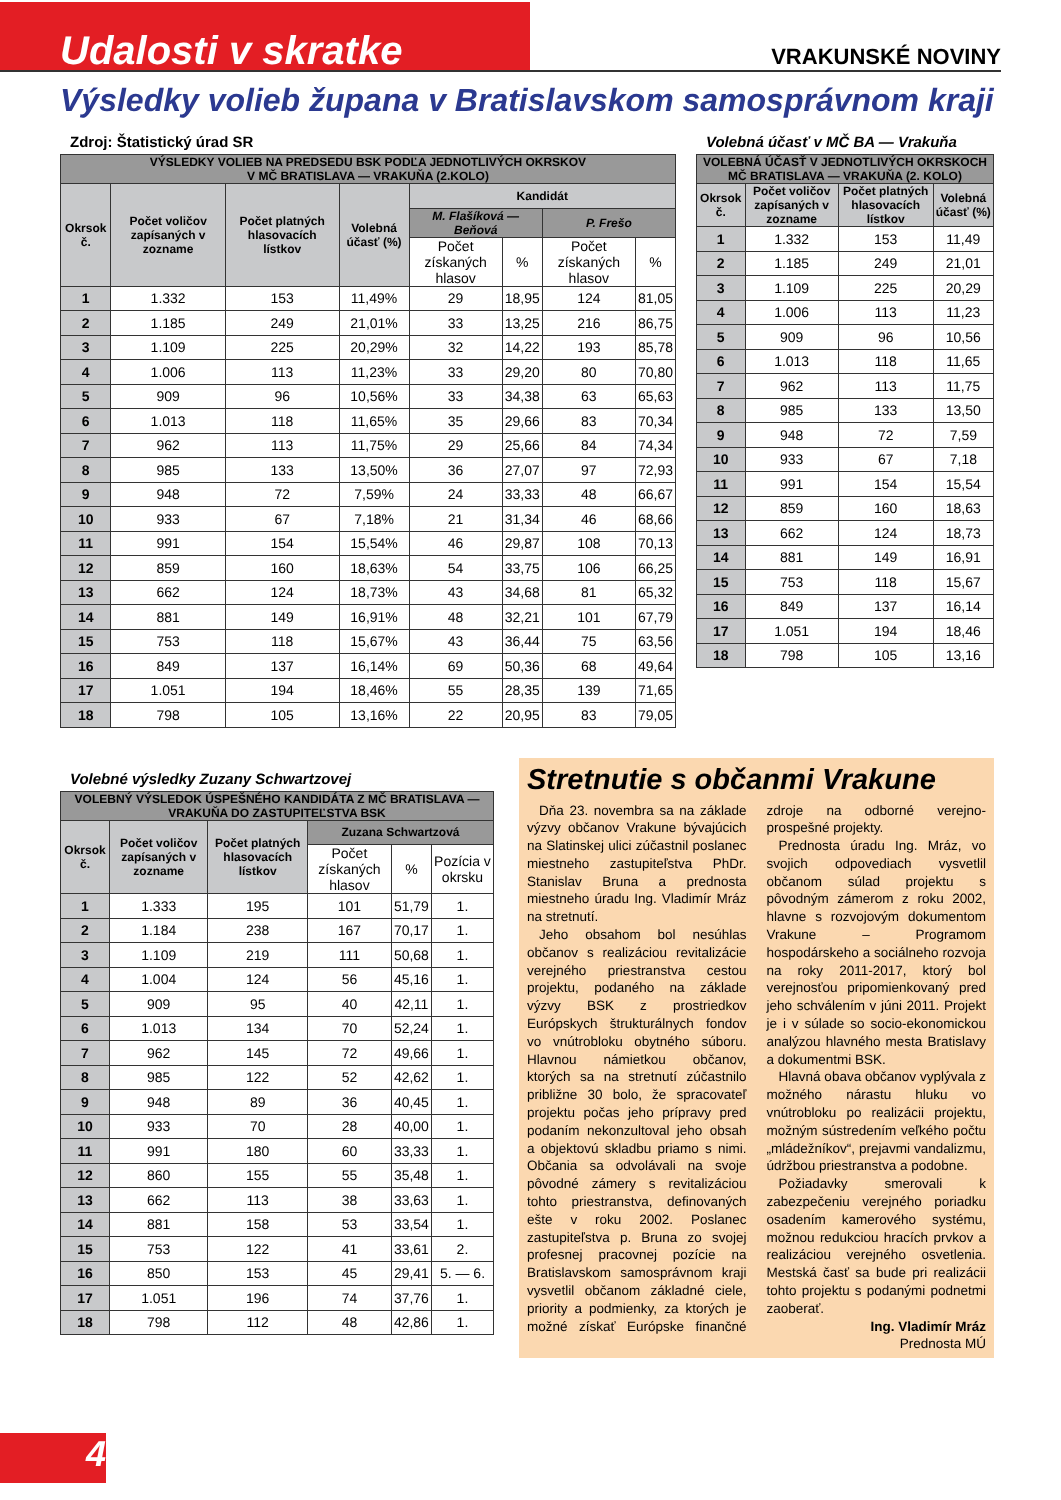Udalosti v skratke
VRAKUNSKÉ NOVINY
Výsledky volieb župana v Bratislavskom samosprávnom kraji
Zdroj: Štatistický úrad SR
| VÝSLEDKY VOLIEB NA PREDSEDU BSK PODĽA JEDNOTLIVÝCH OKRSKOV V MČ BRATISLAVA — VRAKUŇA (2.KOLO) | | | | | | | |
| --- | --- | --- | --- | --- | --- | --- | --- |
| Okrsok č. | Počet voličov zapísaných v zozname | Počet platných hlasovacích lístkov | Volebná účasť (%) | Kandidát | | | |
| | | | | M. Flašíková — Beňová | | P. Frešo | |
| | | | | Počet získaných hlasov | % | Počet získaných hlasov | % |
| 1 | 1.332 | 153 | 11,49% | 29 | 18,95 | 124 | 81,05 |
| 2 | 1.185 | 249 | 21,01% | 33 | 13,25 | 216 | 86,75 |
| 3 | 1.109 | 225 | 20,29% | 32 | 14,22 | 193 | 85,78 |
| 4 | 1.006 | 113 | 11,23% | 33 | 29,20 | 80 | 70,80 |
| 5 | 909 | 96 | 10,56% | 33 | 34,38 | 63 | 65,63 |
| 6 | 1.013 | 118 | 11,65% | 35 | 29,66 | 83 | 70,34 |
| 7 | 962 | 113 | 11,75% | 29 | 25,66 | 84 | 74,34 |
| 8 | 985 | 133 | 13,50% | 36 | 27,07 | 97 | 72,93 |
| 9 | 948 | 72 | 7,59% | 24 | 33,33 | 48 | 66,67 |
| 10 | 933 | 67 | 7,18% | 21 | 31,34 | 46 | 68,66 |
| 11 | 991 | 154 | 15,54% | 46 | 29,87 | 108 | 70,13 |
| 12 | 859 | 160 | 18,63% | 54 | 33,75 | 106 | 66,25 |
| 13 | 662 | 124 | 18,73% | 43 | 34,68 | 81 | 65,32 |
| 14 | 881 | 149 | 16,91% | 48 | 32,21 | 101 | 67,79 |
| 15 | 753 | 118 | 15,67% | 43 | 36,44 | 75 | 63,56 |
| 16 | 849 | 137 | 16,14% | 69 | 50,36 | 68 | 49,64 |
| 17 | 1.051 | 194 | 18,46% | 55 | 28,35 | 139 | 71,65 |
| 18 | 798 | 105 | 13,16% | 22 | 20,95 | 83 | 79,05 |
Volebná účasť v MČ BA — Vrakuňa
| VOLEBNÁ ÚČASŤ V JEDNOTLIVÝCH OKRSKOCH MČ BRATISLAVA — VRAKUŇA (2. KOLO) | | | |
| --- | --- | --- | --- |
| Okrsok č. | Počet voličov zapísaných v zozname | Počet platných hlasovacích lístkov | Volebná účasť (%) |
| 1 | 1.332 | 153 | 11,49 |
| 2 | 1.185 | 249 | 21,01 |
| 3 | 1.109 | 225 | 20,29 |
| 4 | 1.006 | 113 | 11,23 |
| 5 | 909 | 96 | 10,56 |
| 6 | 1.013 | 118 | 11,65 |
| 7 | 962 | 113 | 11,75 |
| 8 | 985 | 133 | 13,50 |
| 9 | 948 | 72 | 7,59 |
| 10 | 933 | 67 | 7,18 |
| 11 | 991 | 154 | 15,54 |
| 12 | 859 | 160 | 18,63 |
| 13 | 662 | 124 | 18,73 |
| 14 | 881 | 149 | 16,91 |
| 15 | 753 | 118 | 15,67 |
| 16 | 849 | 137 | 16,14 |
| 17 | 1.051 | 194 | 18,46 |
| 18 | 798 | 105 | 13,16 |
Volebné výsledky Zuzany Schwartzovej
| VOLEBNÝ VÝSLEDOK ÚSPEŠNÉHO KANDIDÁTA Z MČ BRATISLAVA — VRAKUŇA DO ZASTUPITEĽSTVA BSK | | | | | |
| --- | --- | --- | --- | --- | --- |
| Okrsok č. | Počet voličov zapísaných v zozname | Počet platných hlasovacích lístkov | Zuzana Schwartzová | | |
| | | | Počet získaných hlasov | % | Pozícia v okrsku |
| 1 | 1.333 | 195 | 101 | 51,79 | 1. |
| 2 | 1.184 | 238 | 167 | 70,17 | 1. |
| 3 | 1.109 | 219 | 111 | 50,68 | 1. |
| 4 | 1.004 | 124 | 56 | 45,16 | 1. |
| 5 | 909 | 95 | 40 | 42,11 | 1. |
| 6 | 1.013 | 134 | 70 | 52,24 | 1. |
| 7 | 962 | 145 | 72 | 49,66 | 1. |
| 8 | 985 | 122 | 52 | 42,62 | 1. |
| 9 | 948 | 89 | 36 | 40,45 | 1. |
| 10 | 933 | 70 | 28 | 40,00 | 1. |
| 11 | 991 | 180 | 60 | 33,33 | 1. |
| 12 | 860 | 155 | 55 | 35,48 | 1. |
| 13 | 662 | 113 | 38 | 33,63 | 1. |
| 14 | 881 | 158 | 53 | 33,54 | 1. |
| 15 | 753 | 122 | 41 | 33,61 | 2. |
| 16 | 850 | 153 | 45 | 29,41 | 5. — 6. |
| 17 | 1.051 | 196 | 74 | 37,76 | 1. |
| 18 | 798 | 112 | 48 | 42,86 | 1. |
Stretnutie s občanmi Vrakune
Dňa 23. novembra sa na základe výzvy občanov Vrakune bývajúcich na Slatinskej ulici zúčastnil poslanec miestneho zastupiteľstva PhDr. Stanislav Bruna a prednosta miestneho úradu Ing. Vladimír Mráz na stretnutí.
Jeho obsahom bol nesúhlas občanov s realizáciou revitalizácie verejného priestranstva cestou projektu, podaného na základe výzvy BSK z prostriedkov Európskych štrukturálnych fondov vo vnútrobloku obytného súboru. Hlavnou námietkou občanov, ktorých sa na stretnutí zúčastnilo približne 30 bolo, že spracovateľ projektu počas jeho prípravy pred podaním nekonzultoval jeho obsah a objektovú skladbu priamo s nimi. Občania sa odvolávali na svoje pôvodné zámery s revitalizáciou tohto priestranstva, definovaných ešte v roku 2002. Poslanec zastupiteľstva p. Bruna zo svojej profesnej pracovnej pozície na Bratislavskom samosprávnom kraji vysvetlil občanom základné ciele, priority a podmienky, za ktorých je možné získať Európske finančné zdroje na odborné verejno-prospešné projekty.
Prednosta úradu Ing. Mráz, vo svojich odpovediach vysvetlil občanom súlad projektu s pôvodným zámerom z roku 2002, hlavne s rozvojovým dokumentom Vrakune – Programom hospodárskeho a sociálneho rozvoja na roky 2011-2017, ktorý bol verejnosťou pripomienkovaný pred jeho schválením v júni 2011. Projekt je i v súlade so socio-ekonomickou analýzou hlavného mesta Bratislavy a dokumentmi BSK.
Hlavná obava občanov vyplývala z možného nárastu hluku vo vnútrobloku po realizácii projektu, možným sústredením veľkého počtu „mládežníkov“, prejavmi vandalizmu, údržbou priestranstva a podobne.
Požiadavky smerovali k zabezpečeniu verejného poriadku osadením kamerového systému, možnou redukciou hracích prvkov a realizáciou verejného osvetlenia. Mestská časť sa bude pri realizácii tohto projektu s podanými podnetmi zaoberať.
Ing. Vladimír Mráz
Prednosta MÚ
4